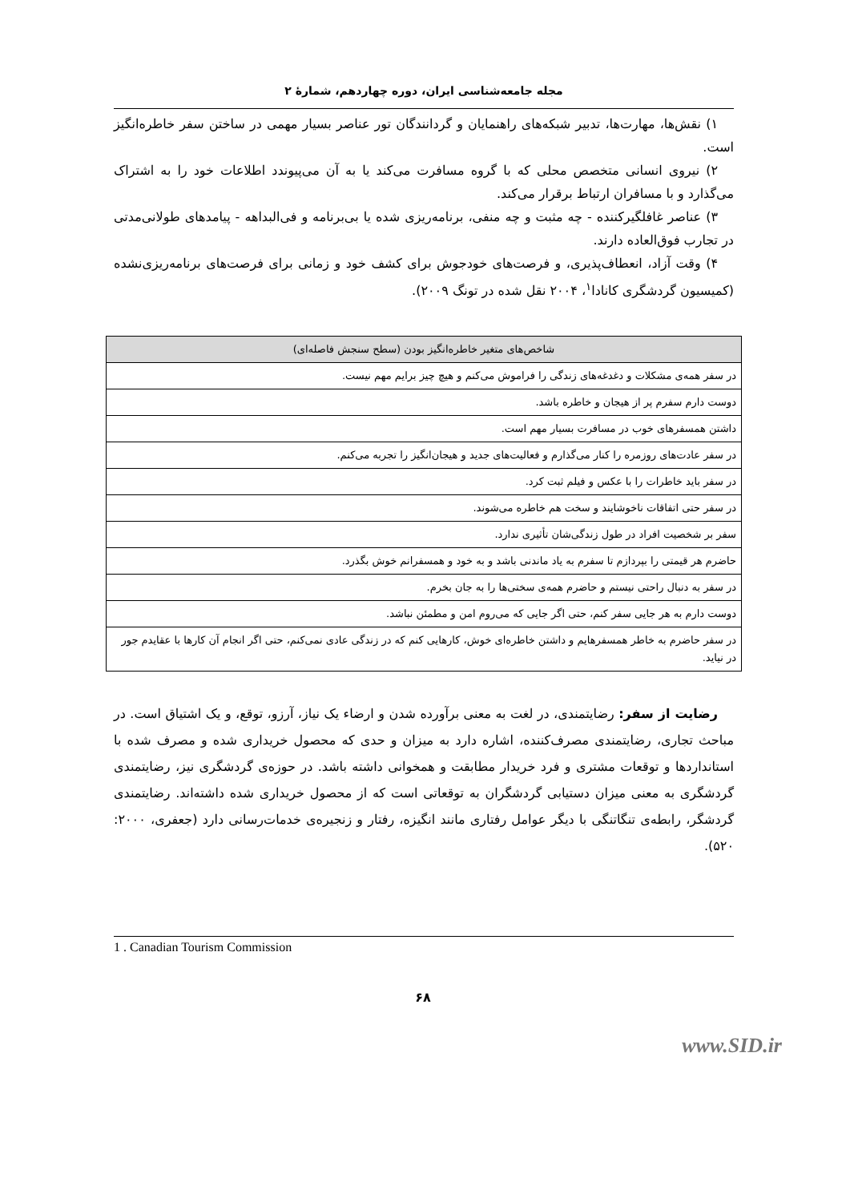مجله جامعه‌شناسی ایران، دوره چهاردهم، شمارهٔ ۲
۱) نقش‌ها، مهارت‌ها، تدبیر شبکه‌های راهنمایان و گردانندگان تور عناصر بسیار مهمی در ساختن سفر خاطره‌انگیز است.
۲) نیروی انسانی متخصص محلی که با گروه مسافرت می‌کند یا به آن می‌پیوندد اطلاعات خود را به اشتراک می‌گذارد و با مسافران ارتباط برقرار می‌کند.
۳) عناصر غافلگیرکننده - چه مثبت و چه منفی، برنامه‌ریزی شده یا بی‌برنامه و فی‌البداهه - پیامدهای طولانی‌مدتی در تجارب فوق‌العاده دارند.
۴) وقت آزاد، انعطاف‌پذیری، و فرصت‌های خودجوش برای کشف خود و زمانی برای فرصت‌های برنامه‌ریزی‌نشده (کمیسیون گردشگری کانادا<sup>۱</sup>، ۲۰۰۴ نقل شده در تونگ ۲۰۰۹).
| شاخص‌های متغیر خاطره‌انگیز بودن (سطح سنجش فاصله‌ای) |
| --- |
| در سفر همه‌ی مشکلات و دغدغه‌های زندگی را فراموش می‌کنم و هیچ چیز برایم مهم نیست. |
| دوست دارم سفرم پر از هیجان و خاطره باشد. |
| داشتن همسفرهای خوب در مسافرت بسیار مهم است. |
| در سفر عادت‌های روزمره را کنار می‌گذارم و فعالیت‌های جدید و هیجان‌انگیز را تجربه می‌کنم. |
| در سفر باید خاطرات را با عکس و فیلم ثبت کرد. |
| در سفر حتی اتفاقات ناخوشایند و سخت هم خاطره می‌شوند. |
| سفر بر شخصیت افراد در طول زندگی‌شان تأثیری ندارد. |
| حاضرم هر قیمتی را بپردازم تا سفرم به یاد ماندنی باشد و به خود و همسفرانم خوش بگذرد. |
| در سفر به دنبال راحتی نیستم و حاضرم همه‌ی سختی‌ها را به جان بخرم. |
| دوست دارم به هر جایی سفر کنم، حتی اگر جایی که می‌روم امن و مطمئن نباشد. |
| در سفر حاضرم به خاطر همسفرهایم و داشتن خاطره‌ای خوش، کارهایی کنم که در زندگی عادی نمی‌کنم، حتی اگر انجام آن کارها با عقایدم جور در نیاید. |
رضایت از سفر: رضایتمندی، در لغت به معنی برآورده شدن و ارضاء یک نیاز، آرزو، توقع، و یک اشتیاق است. در مباحث تجاری، رضایتمندی مصرف‌کننده، اشاره دارد به میزان و حدی که محصول خریداری شده و مصرف شده با استانداردها و توقعات مشتری و فرد خریدار مطابقت و همخوانی داشته باشد. در حوزه‌ی گردشگری نیز، رضایتمندی گردشگری به معنی میزان دستیابی گردشگران به توقعاتی است که از محصول خریداری شده داشته‌اند. رضایتمندی گردشگر، رابطه‌ی تنگاتنگی با دیگر عوامل رفتاری مانند انگیزه، رفتار و زنجیره‌ی خدمات‌رسانی دارد (جعفری، ۲۰۰۰: ۵۲۰).
1 . Canadian Tourism Commission
۶۸
www.SID.ir